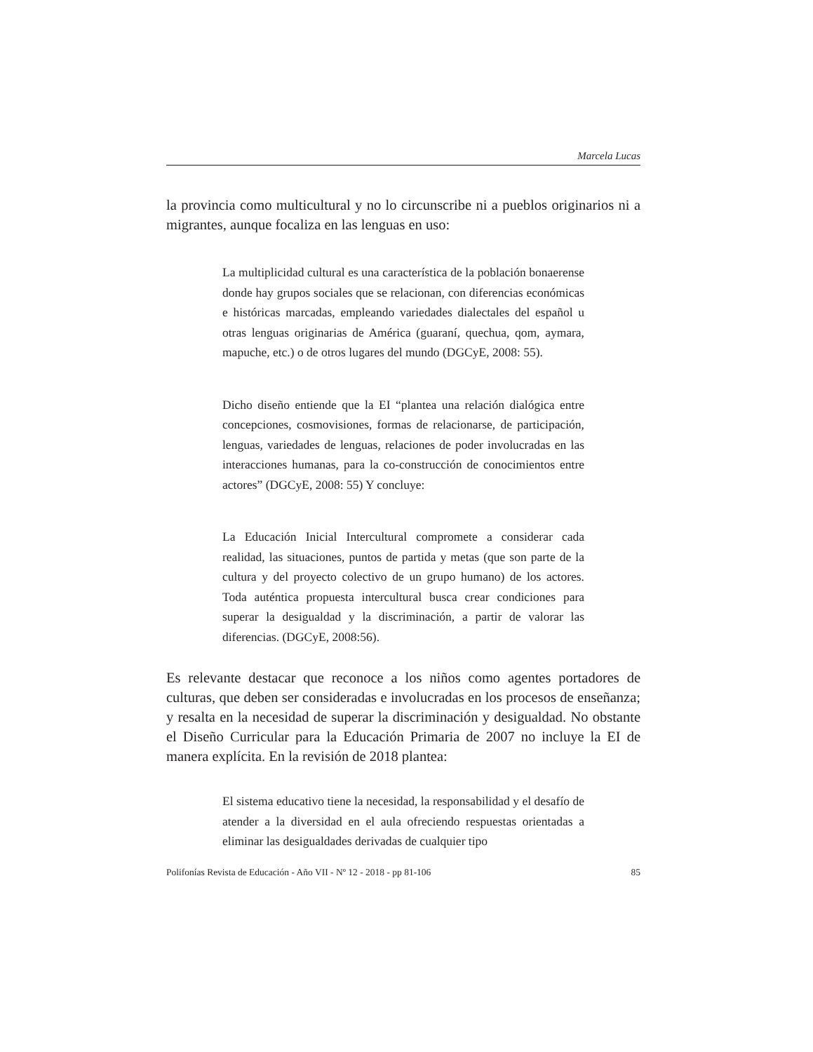Marcela Lucas
la provincia como multicultural y no lo circunscribe ni a pueblos originarios ni a migrantes, aunque focaliza en las lenguas en uso:
La multiplicidad cultural es una característica de la población bonaerense donde hay grupos sociales que se relacionan, con diferencias económicas e históricas marcadas, empleando variedades dialectales del español u otras lenguas originarias de América (guaraní, quechua, qom, aymara, mapuche, etc.) o de otros lugares del mundo (DGCyE, 2008: 55).
Dicho diseño entiende que la EI “plantea una relación dialógica entre concepciones, cosmovisiones, formas de relacionarse, de participación, lenguas, variedades de lenguas, relaciones de poder involucradas en las interacciones humanas, para la co-construcción de conocimientos entre actores” (DGCyE, 2008: 55) Y concluye:
La Educación Inicial Intercultural compromete a considerar cada realidad, las situaciones, puntos de partida y metas (que son parte de la cultura y del proyecto colectivo de un grupo humano) de los actores. Toda auténtica propuesta intercultural busca crear condiciones para superar la desigualdad y la discriminación, a partir de valorar las diferencias. (DGCyE, 2008:56).
Es relevante destacar que reconoce a los niños como agentes portadores de culturas, que deben ser consideradas e involucradas en los procesos de enseñanza; y resalta en la necesidad de superar la discriminación y desigualdad. No obstante el Diseño Curricular para la Educación Primaria de 2007 no incluye la EI de manera explícita. En la revisión de 2018 plantea:
El sistema educativo tiene la necesidad, la responsabilidad y el desafío de atender a la diversidad en el aula ofreciendo respuestas orientadas a eliminar las desigualdades derivadas de cualquier tipo
Polifonías Revista de Educación - Año VII - Nº 12 - 2018 - pp 81-106 85